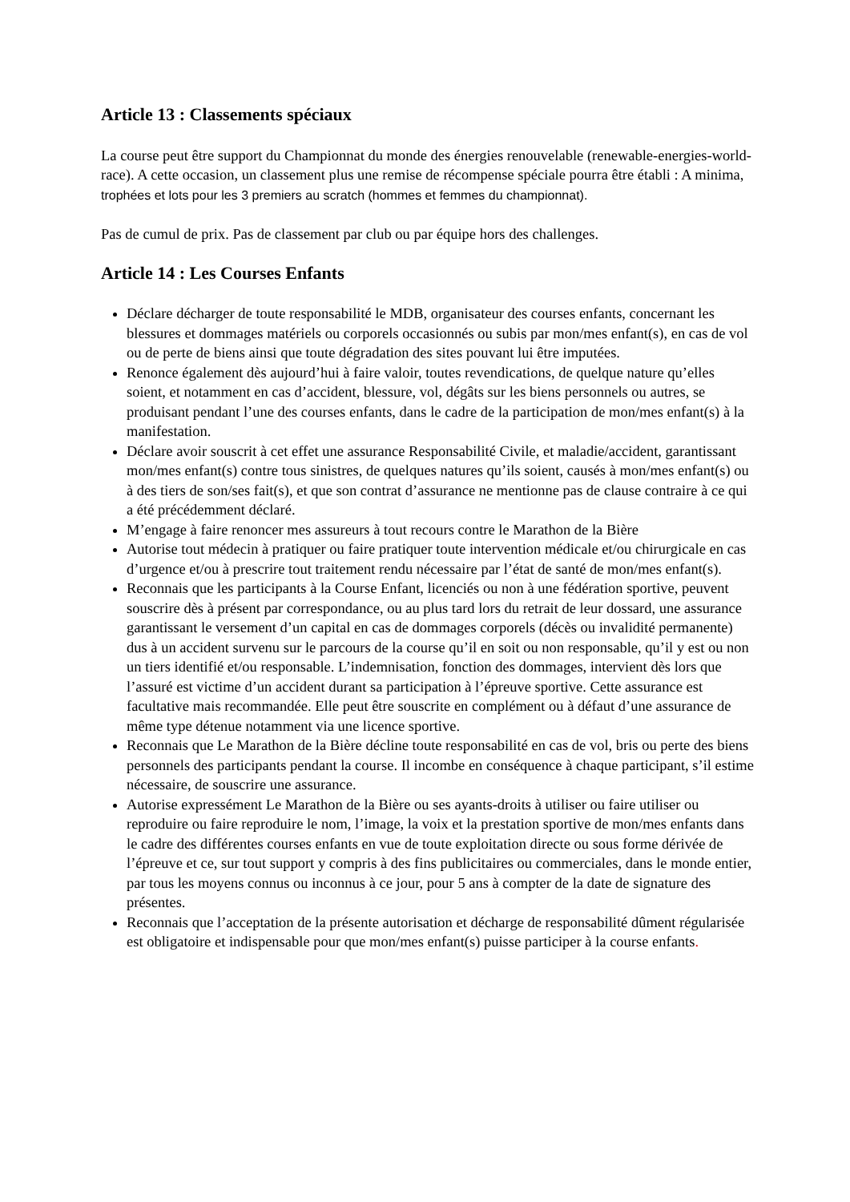Article 13 : Classements spéciaux
La course peut être support du Championnat du monde des énergies renouvelable (renewable-energies-world-race). A cette occasion, un classement plus une remise de récompense spéciale pourra être établi : A minima, trophées et lots pour les 3 premiers au scratch (hommes et femmes du championnat).
Pas de cumul de prix. Pas de classement par club ou par équipe hors des challenges.
Article 14 : Les Courses Enfants
Déclare décharger de toute responsabilité le MDB, organisateur des courses enfants, concernant les blessures et dommages matériels ou corporels occasionnés ou subis par mon/mes enfant(s), en cas de vol ou de perte de biens ainsi que toute dégradation des sites pouvant lui être imputées.
Renonce également dès aujourd’hui à faire valoir, toutes revendications, de quelque nature qu’elles soient, et notamment en cas d’accident, blessure, vol, dégâts sur les biens personnels ou autres, se produisant pendant l’une des courses enfants, dans le cadre de la participation de mon/mes enfant(s) à la manifestation.
Déclare avoir souscrit à cet effet une assurance Responsabilité Civile, et maladie/accident, garantissant mon/mes enfant(s) contre tous sinistres, de quelques natures qu’ils soient, causés à mon/mes enfant(s) ou à des tiers de son/ses fait(s), et que son contrat d’assurance ne mentionne pas de clause contraire à ce qui a été précédemment déclaré.
M’engage à faire renoncer mes assureurs à tout recours contre le Marathon de la Bière
Autorise tout médecin à pratiquer ou faire pratiquer toute intervention médicale et/ou chirurgicale en cas d’urgence et/ou à prescrire tout traitement rendu nécessaire par l’état de santé de mon/mes enfant(s).
Reconnais que les participants à la Course Enfant, licenciés ou non à une fédération sportive, peuvent souscrire dès à présent par correspondance, ou au plus tard lors du retrait de leur dossard, une assurance garantissant le versement d’un capital en cas de dommages corporels (décès ou invalidité permanente) dus à un accident survenu sur le parcours de la course qu’il en soit ou non responsable, qu’il y est ou non un tiers identifié et/ou responsable. L’indemnisation, fonction des dommages, intervient dès lors que l’assuré est victime d’un accident durant sa participation à l’épreuve sportive. Cette assurance est facultative mais recommandée. Elle peut être souscrite en complément ou à défaut d’une assurance de même type détenue notamment via une licence sportive.
Reconnais que Le Marathon de la Bière décline toute responsabilité en cas de vol, bris ou perte des biens personnels des participants pendant la course. Il incombe en conséquence à chaque participant, s’il estime nécessaire, de souscrire une assurance.
Autorise expressément Le Marathon de la Bière ou ses ayants-droits à utiliser ou faire utiliser ou reproduire ou faire reproduire le nom, l’image, la voix et la prestation sportive de mon/mes enfants dans le cadre des différentes courses enfants en vue de toute exploitation directe ou sous forme dérivée de l’épreuve et ce, sur tout support y compris à des fins publicitaires ou commerciales, dans le monde entier, par tous les moyens connus ou inconnus à ce jour, pour 5 ans à compter de la date de signature des présentes.
Reconnais que l’acceptation de la présente autorisation et décharge de responsabilité dûment régularisée est obligatoire et indispensable pour que mon/mes enfant(s) puisse participer à la course enfants.